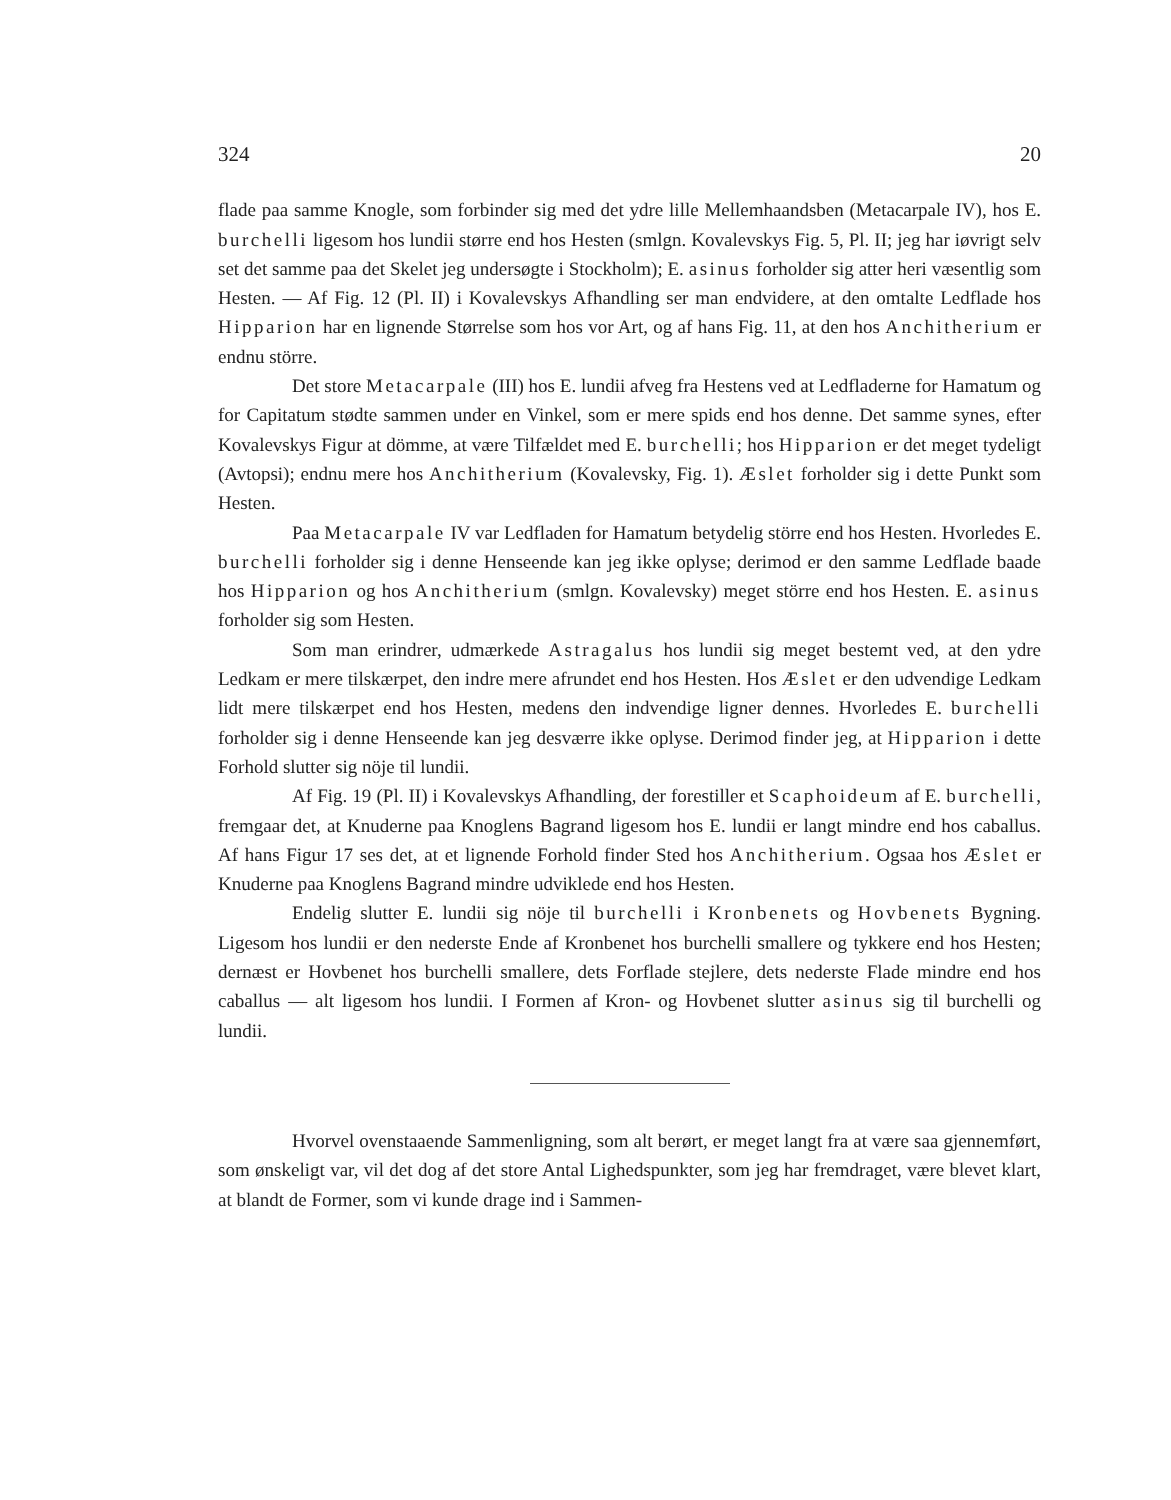324 20
flade paa samme Knogle, som forbinder sig med det ydre lille Mellemhaandsben (Metacarpale IV), hos E. burchelli ligesom hos lundii større end hos Hesten (smlgn. Kovalevskys Fig. 5, Pl. II; jeg har iøvrigt selv set det samme paa det Skelet jeg undersøgte i Stockholm); E. asinus forholder sig atter heri væsentlig som Hesten. — Af Fig. 12 (Pl. II) i Kovalevskys Afhandling ser man endvidere, at den omtalte Ledflade hos Hipparion har en lignende Størrelse som hos vor Art, og af hans Fig. 11, at den hos Anchitherium er endnu större.
Det store Metacarpale (III) hos E. lundii afveg fra Hestens ved at Ledfladerne for Hamatum og for Capitatum stødte sammen under en Vinkel, som er mere spids end hos denne. Det samme synes, efter Kovalevskys Figur at dömme, at være Tilfældet med E. burchelli; hos Hipparion er det meget tydeligt (Avtopsi); endnu mere hos Anchitherium (Kovalevsky, Fig. 1). Æslet forholder sig i dette Punkt som Hesten.
Paa Metacarpale IV var Ledfladen for Hamatum betydelig större end hos Hesten. Hvorledes E. burchelli forholder sig i denne Henseende kan jeg ikke oplyse; derimod er den samme Ledflade baade hos Hipparion og hos Anchitherium (smlgn. Kovalevsky) meget större end hos Hesten. E. asinus forholder sig som Hesten.
Som man erindrer, udmærkede Astragalus hos lundii sig meget bestemt ved, at den ydre Ledkam er mere tilskærpet, den indre mere afrundet end hos Hesten. Hos Æslet er den udvendige Ledkam lidt mere tilskærpet end hos Hesten, medens den indvendige ligner dennes. Hvorledes E. burchelli forholder sig i denne Henseende kan jeg desværre ikke oplyse. Derimod finder jeg, at Hipparion i dette Forhold slutter sig nöje til lundii.
Af Fig. 19 (Pl. II) i Kovalevskys Afhandling, der forestiller et Scaphoideum af E. burchelli, fremgaar det, at Knuderne paa Knoglens Bagrand ligesom hos E. lundii er langt mindre end hos caballus. Af hans Figur 17 ses det, at et lignende Forhold finder Sted hos Anchitherium. Ogsaa hos Æslet er Knuderne paa Knoglens Bagrand mindre udviklede end hos Hesten.
Endelig slutter E. lundii sig nöje til burchelli i Kronbenets og Hovbenets Bygning. Ligesom hos lundii er den nederste Ende af Kronbenet hos burchelli smallere og tykkere end hos Hesten; dernæst er Hovbenet hos burchelli smallere, dets Forflade stejlere, dets nederste Flade mindre end hos caballus — alt ligesom hos lundii. I Formen af Kron- og Hovbenet slutter asinus sig til burchelli og lundii.
Hvorvel ovenstaaende Sammenligning, som alt berørt, er meget langt fra at være saa gjennemført, som ønskeligt var, vil det dog af det store Antal Lighedspunkter, som jeg har fremdraget, være blevet klart, at blandt de Former, som vi kunde drage ind i Sammen-